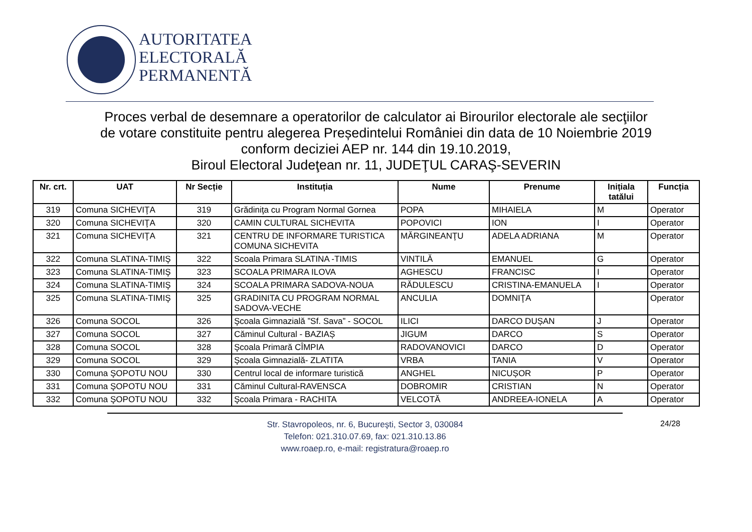AUTORITATEA
ELECTORALĂ
PERMANENTĂ
Proces verbal de desemnare a operatorilor de calculator ai Birourilor electorale ale secţiilor
de votare constituite pentru alegerea Președintelui României din data de 10 Noiembrie 2019
conform deciziei AEP nr. 144 din 19.10.2019,
Biroul Electoral Judeţean nr. 11, JUDEŢUL CARAŞ-SEVERIN
| Nr. crt. | UAT | Nr Secție | Instituția | Nume | Prenume | Inițiala tatălui | Funcția |
| --- | --- | --- | --- | --- | --- | --- | --- |
| 319 | Comuna SICHEVIŢA | 319 | Grădiniţa cu Program Normal Gornea | POPA | MIHAIELA | M | Operator |
| 320 | Comuna SICHEVIŢA | 320 | CAMIN CULTURAL SICHEVITA | POPOVICI | ION | I | Operator |
| 321 | Comuna SICHEVIŢA | 321 | CENTRU DE INFORMARE TURISTICA COMUNA SICHEVITA | MĂRGINEANŢU | ADELA ADRIANA | M | Operator |
| 322 | Comuna SLATINA-TIMIŞ | 322 | Scoala Primara SLATINA -TIMIS | VINTILĂ | EMANUEL | G | Operator |
| 323 | Comuna SLATINA-TIMIŞ | 323 | SCOALA PRIMARA ILOVA | AGHESCU | FRANCISC | I | Operator |
| 324 | Comuna SLATINA-TIMIŞ | 324 | SCOALA PRIMARA SADOVA-NOUA | RĂDULESCU | CRISTINA-EMANUELA | I | Operator |
| 325 | Comuna SLATINA-TIMIŞ | 325 | GRADINITA CU PROGRAM NORMAL SADOVA-VECHE | ANCULIA | DOMNIŢA | | Operator |
| 326 | Comuna SOCOL | 326 | Şcoala Gimnazială ”Sf. Sava” - SOCOL | ILICI | DARCO DUȘAN | J | Operator |
| 327 | Comuna SOCOL | 327 | Căminul Cultural - BAZIAȘ | JIGUM | DARCO | S | Operator |
| 328 | Comuna SOCOL | 328 | Şcoala Primară CÎMPIA | RADOVANOVICI | DARCO | D | Operator |
| 329 | Comuna SOCOL | 329 | Şcoala Gimnazială- ZLATITA | VRBA | TANIA | V | Operator |
| 330 | Comuna ŞOPOTU NOU | 330 | Centrul local de informare turistică | ANGHEL | NICUȘOR | P | Operator |
| 331 | Comuna ŞOPOTU NOU | 331 | Căminul Cultural-RAVENSCA | DOBROMIR | CRISTIAN | N | Operator |
| 332 | Comuna ŞOPOTU NOU | 332 | Şcoala Primara - RACHITA | VELCOTĂ | ANDREEA-IONELA | A | Operator |
Str. Stavropoleos, nr. 6, Bucureşti, Sector 3, 030084
Telefon: 021.310.07.69, fax: 021.310.13.86
www.roaep.ro, e-mail: registratura@roaep.ro
24/28